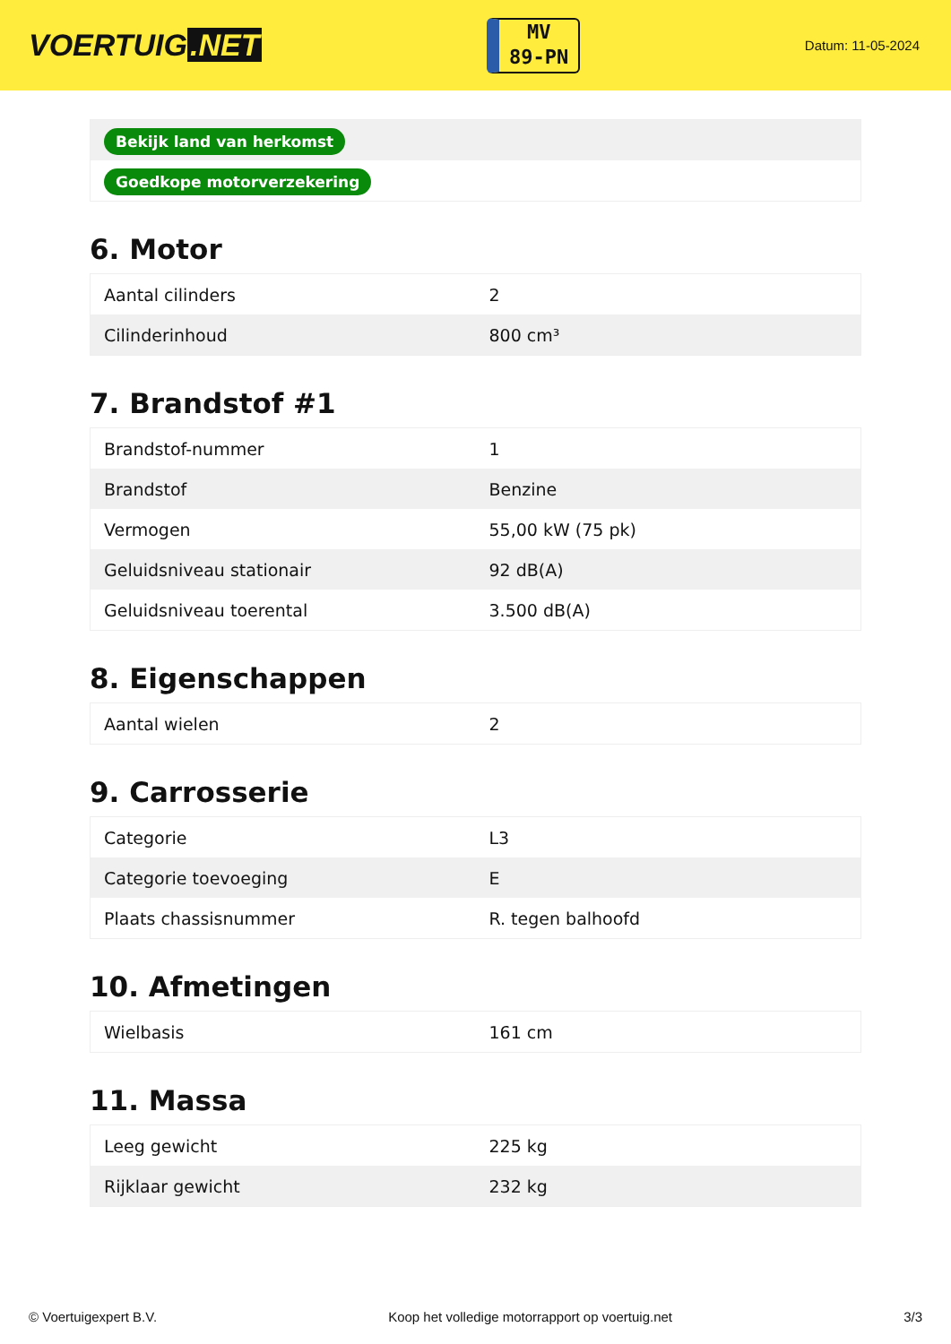VOERTUIG.NET
MV
89-PN
Datum: 11-05-2024
| Bekijk land van herkomst |
| Goedkope motorverzekering |
6. Motor
| Aantal cilinders | 2 |
| Cilinderinhoud | 800 cm³ |
7. Brandstof #1
| Brandstof-nummer | 1 |
| Brandstof | Benzine |
| Vermogen | 55,00 kW (75 pk) |
| Geluidsniveau stationair | 92 dB(A) |
| Geluidsniveau toerental | 3.500 dB(A) |
8. Eigenschappen
| Aantal wielen | 2 |
9. Carrosserie
| Categorie | L3 |
| Categorie toevoeging | E |
| Plaats chassisnummer | R. tegen balhoofd |
10. Afmetingen
| Wielbasis | 161 cm |
11. Massa
| Leeg gewicht | 225 kg |
| Rijklaar gewicht | 232 kg |
© Voertuigexpert B.V. Koop het volledige motorrapport op voertuig.net 3/3